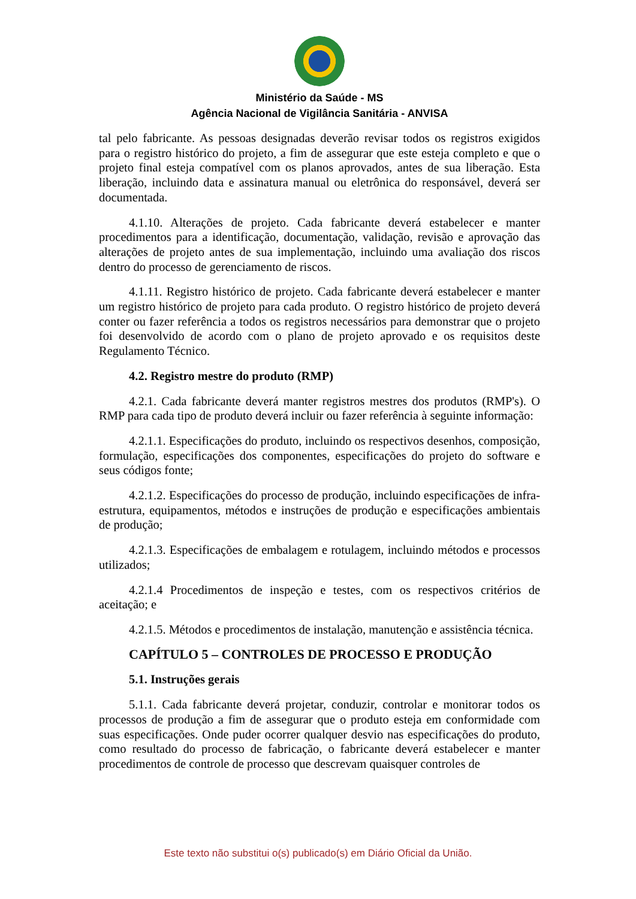Ministério da Saúde - MS
Agência Nacional de Vigilância Sanitária - ANVISA
tal pelo fabricante. As pessoas designadas deverão revisar todos os registros exigidos para o registro histórico do projeto, a fim de assegurar que este esteja completo e que o projeto final esteja compatível com os planos aprovados, antes de sua liberação. Esta liberação, incluindo data e assinatura manual ou eletrônica do responsável, deverá ser documentada.
4.1.10. Alterações de projeto. Cada fabricante deverá estabelecer e manter procedimentos para a identificação, documentação, validação, revisão e aprovação das alterações de projeto antes de sua implementação, incluindo uma avaliação dos riscos dentro do processo de gerenciamento de riscos.
4.1.11. Registro histórico de projeto. Cada fabricante deverá estabelecer e manter um registro histórico de projeto para cada produto. O registro histórico de projeto deverá conter ou fazer referência a todos os registros necessários para demonstrar que o projeto foi desenvolvido de acordo com o plano de projeto aprovado e os requisitos deste Regulamento Técnico.
4.2. Registro mestre do produto (RMP)
4.2.1. Cada fabricante deverá manter registros mestres dos produtos (RMP's). O RMP para cada tipo de produto deverá incluir ou fazer referência à seguinte informação:
4.2.1.1. Especificações do produto, incluindo os respectivos desenhos, composição, formulação, especificações dos componentes, especificações do projeto do software e seus códigos fonte;
4.2.1.2. Especificações do processo de produção, incluindo especificações de infra-estrutura, equipamentos, métodos e instruções de produção e especificações ambientais de produção;
4.2.1.3. Especificações de embalagem e rotulagem, incluindo métodos e processos utilizados;
4.2.1.4 Procedimentos de inspeção e testes, com os respectivos critérios de aceitação; e
4.2.1.5. Métodos e procedimentos de instalação, manutenção e assistência técnica.
CAPÍTULO 5 – CONTROLES DE PROCESSO E PRODUÇÃO
5.1. Instruções gerais
5.1.1. Cada fabricante deverá projetar, conduzir, controlar e monitorar todos os processos de produção a fim de assegurar que o produto esteja em conformidade com suas especificações. Onde puder ocorrer qualquer desvio nas especificações do produto, como resultado do processo de fabricação, o fabricante deverá estabelecer e manter procedimentos de controle de processo que descrevam quaisquer controles de
Este texto não substitui o(s) publicado(s) em Diário Oficial da União.